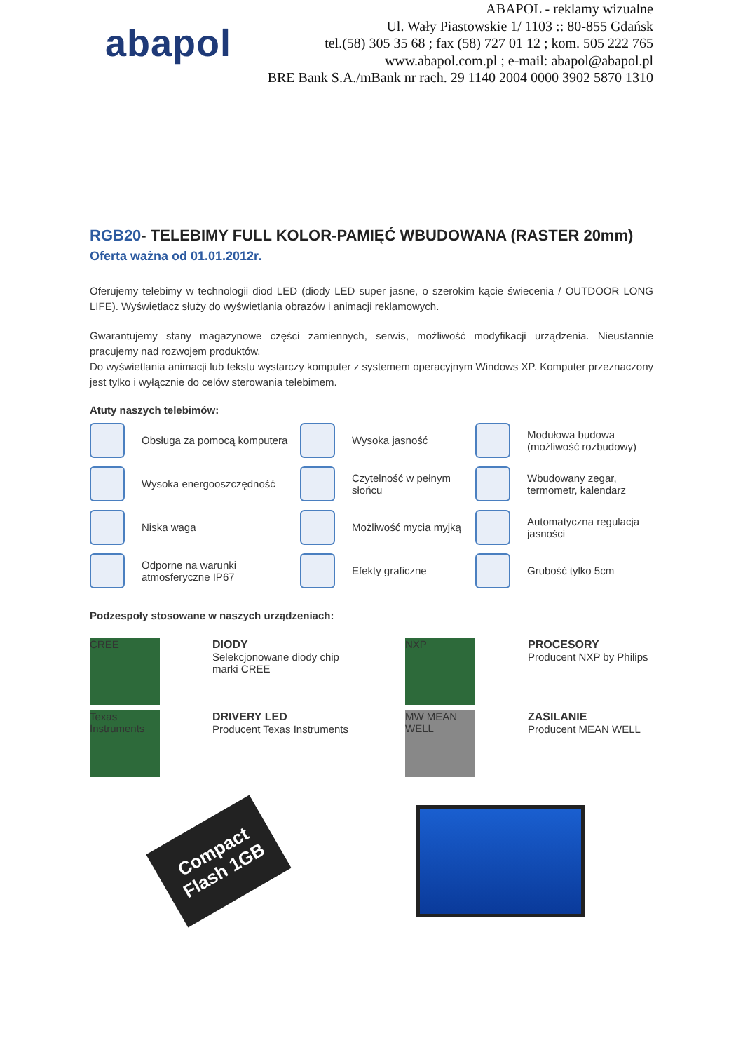abapol
ABAPOL - reklamy wizualne
Ul. Wały Piastowskie 1/ 1103 :: 80-855 Gdańsk
tel.(58) 305 35 68 ; fax (58) 727 01 12 ; kom. 505 222 765
www.abapol.com.pl ; e-mail: abapol@abapol.pl
BRE Bank S.A./mBank nr rach. 29 1140 2004 0000 3902 5870 1310
RGB20- TELEBIMY FULL KOLOR-PAMIĘĆ WBUDOWANA (RASTER 20mm)
Oferta ważna od 01.01.2012r.
Oferujemy telebimy w technologii diod LED (diody LED super jasne, o szerokim kącie świecenia / OUTDOOR LONG LIFE). Wyświetlacz służy do wyświetlania obrazów i animacji reklamowych.
Gwarantujemy stany magazynowe części zamiennych, serwis, możliwość modyfikacji urządzenia. Nieustannie pracujemy nad rozwojem produktów.
Do wyświetlania animacji lub tekstu wystarczy komputer z systemem operacyjnym Windows XP. Komputer przeznaczony jest tylko i wyłącznie do celów sterowania telebimem.
Atuty naszych telebimów:
Obsługa za pomocą komputera
Wysoka jasność
Modułowa budowa (możliwość rozbudowy)
Wysoka energooszczędność
Czytelność w pełnym słońcu
Wbudowany zegar, termometr, kalendarz
Niska waga
Możliwość mycia myjką
Automatyczna regulacja jasności
Odporne na warunki atmosferyczne IP67
Efekty graficzne
Grubość tylko 5cm
Podzespoły stosowane w naszych urządzeniach:
CREE
DIODY
Selekcjonowane diody chip marki CREE
NXP
PROCESORY
Producent NXP by Philips
Texas Instruments
DRIVERY LED
Producent Texas Instruments
MW MEAN WELL
ZASILANIE
Producent MEAN WELL
Compact Flash 1GB